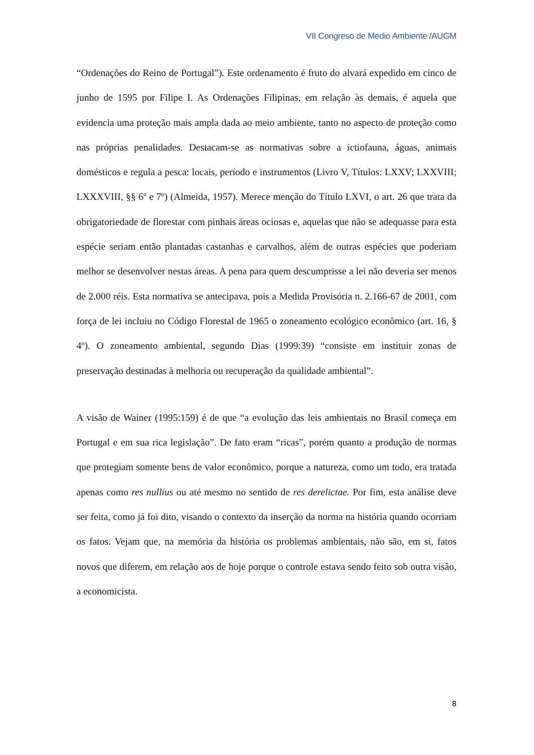VII Congreso de Medio Ambiente /AUGM
“Ordenações do Reino de Portugal”). Este ordenamento é fruto do alvará expedido em cinco de junho de 1595 por Filipe I. As Ordenações Filipinas, em relação às demais, é aquela que evidencia uma proteção mais ampla dada ao meio ambiente, tanto no aspecto de proteção como nas próprias penalidades. Destacam-se as normativas sobre a ictiofauna, águas, animais domésticos e regula a pesca: locais, período e instrumentos (Livro V, Títulos: LXXV; LXXVIII; LXXXVIII, §§ 6º e 7º) (Almeida, 1957). Merece menção do Título LXVI, o art. 26 que trata da obrigatoriedade de florestar com pinhais áreas ociosas e, aquelas que não se adequasse para esta espécie seriam então plantadas castanhas e carvalhos, além de outras espécies que poderiam melhor se desenvolver nestas áreas. A pena para quem descumprisse a lei não deveria ser menos de 2.000 réis. Esta normativa se antecipava, pois a Medida Provisória n. 2.166-67 de 2001, com força de lei incluiu no Código Florestal de 1965 o zoneamento ecológico econômico (art. 16, § 4º). O zoneamento ambiental, segundo Dias (1999:39) “consiste em instituir zonas de preservação destinadas à melhoria ou recuperação da qualidade ambiental”.
A visão de Wainer (1995:159) é de que “a evolução das leis ambientais no Brasil começa em Portugal e em sua rica legislação”. De fato eram “ricas”, porém quanto a produção de normas que protegiam somente bens de valor econômico, porque a natureza, como um todo, era tratada apenas como res nullius ou até mesmo no sentido de res derelictae. Por fim, esta análise deve ser feita, como já foi dito, visando o contexto da inserção da norma na história quando ocorriam os fatos. Vejam que, na memória da história os problemas ambientais, não são, em si, fatos novos que diferem, em relação aos de hoje porque o controle estava sendo feito sob outra visão, a economicista.
8